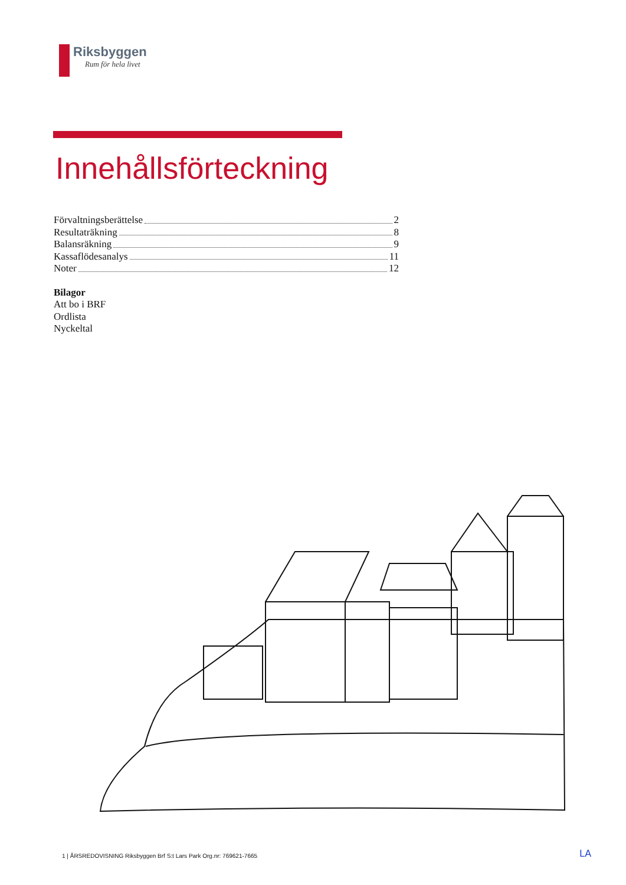Riksbyggen
Rum för hela livet
Innehållsförteckning
Förvaltningsberättelse 2
Resultaträkning 8
Balansräkning 9
Kassaflödesanalys 11
Noter 12
Bilagor
Att bo i BRF
Ordlista
Nyckeltal
1 | ÅRSREDOVISNING Riksbyggen Brf S:t Lars Park Org.nr: 769621-7665
LA